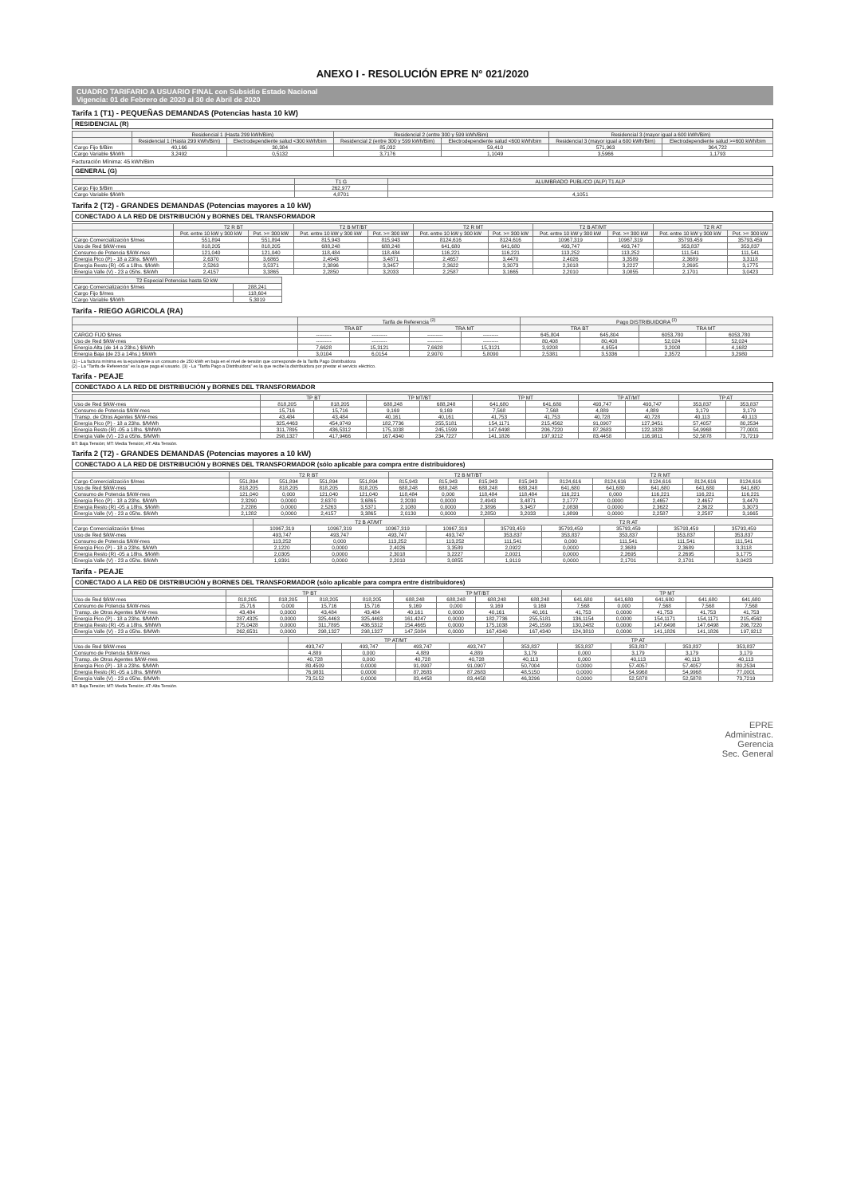ANEXO I - RESOLUCIÓN EPRE N° 021/2020
CUADRO TARIFARIO A USUARIO FINAL con Subsidio Estado Nacional
Vigencia: 01 de Febrero de 2020 al 30 de Abril de 2020
Tarifa 1 (T1) - PEQUEÑAS DEMANDAS (Potencias hasta 10 kW)
RESIDENCIAL (R)
| | Residencial 1 (Hasta 299 kWh/Bim) | | Residencial 2 (entre 300 y 599 kWh/Bim) | | Residencial 3 (mayor igual a 600 kWh/Bim) | |
| --- | --- | --- | --- | --- | --- | --- |
| | Residencial 1 (Hasta 299 kWh/Bim) | Electrodependiente salud <300 kWh/bim | Residencial 2 (entre 300 y 599 kWh/Bim) | Electrodependiente salud <600 kWh/bim | Residencial 3 (mayor igual a 600 kWh/Bim) | Electrodependiente salud >=600 kWh/bim |
| Cargo Fijo $/Bim | 40,166 | 30,384 | 85,032 | 59,410 | 571,963 | 364,722 |
| Cargo Variable $/kWh | 3,2492 | 0,5132 | 3,7176 | 1,1049 | 3,5966 | 1,1793 |
Facturación Mínima: 45 kWh/Bim
GENERAL (G)
| | T1 G | ALUMBRADO PUBLICO (ALP) T1 ALP |
| --- | --- | --- |
| Cargo Fijo $/Bim | 262,977 | |
| Cargo Variable $/kWh | 4,8701 | 4,1051 |
Tarifa 2 (T2) - GRANDES DEMANDAS (Potencias mayores a 10 kW)
CONECTADO A LA RED DE DISTRIBUCIÓN y BORNES DEL TRANSFORMADOR
| | T2 R BT | | T2 B MT/BT | | T2 R MT | | T2 B AT/MT | | T2 R AT | |
| --- | --- | --- | --- | --- | --- | --- | --- | --- | --- | --- |
| | Pot. entre 10 kW y 300 kW | Pot. >= 300 kW | Pot. entre 10 kW y 300 kW | Pot. >= 300 kW | Pot. entre 10 kW y 300 kW | Pot. >= 300 kW | Pot. entre 10 kW y 300 kW | Pot. >= 300 kW | Pot. entre 10 kW y 300 kW | Pot. >= 300 kW |
| Cargo Comercialización $/mes | 551,894 | 551,894 | 815,943 | 815,943 | 8124,616 | 8124,616 | 10967,319 | 10967,319 | 35793,459 | 35793,459 |
| Uso de Red $/kW-mes | 818,205 | 818,205 | 688,248 | 688,248 | 641,680 | 641,680 | 493,747 | 493,747 | 353,837 | 353,837 |
| Consumo de Potencia $/kW-mes | 121,040 | 121,040 | 118,484 | 118,484 | 116,221 | 116,221 | 113,252 | 113,252 | 111,541 | 111,541 |
| Energía Pico (P) - 18 a 23hs. $/kWh | 2,6370 | 3,6865 | 2,4943 | 3,4871 | 2,4657 | 3,4470 | 2,4026 | 3,3589 | 2,3689 | 3,3118 |
| Energía Resto (R) -05 a 18hs. $/kWh | 2,5263 | 3,5371 | 2,3896 | 3,3457 | 2,3622 | 3,3073 | 2,3018 | 3,2227 | 2,2695 | 3,1775 |
| Energía Valle (V) - 23 a 05hs. $/kWh | 2,4157 | 3,3865 | 2,2850 | 3,2033 | 2,2587 | 3,1665 | 2,2010 | 3,0855 | 2,1701 | 3,0423 |
| T2 Especial Potencias hasta 50 kW | |
| --- | --- |
| Cargo Comercialización $/mes | 288,241 |
| Cargo Fijo $/mes | 118,604 |
| Cargo Variable $/kWh | 5,3019 |
Tarifa - RIEGO AGRICOLA (RA)
| | Tarifa de Referencia <sup>(2)</sup> | | | | Pago DISTRIBUIDORA <sup>(3)</sup> | | | |
| --- | --- | --- | --- | --- | --- | --- | --- | --- |
| | TRA BT | | TRA MT | | TRA BT | | TRA MT | |
| CARGO FIJO $/mes | --------- | --------- | --------- | --------- | 645,804 | 645,804 | 6053,780 | 6053,780 |
| Uso de Red $/kW-mes | --------- | --------- | --------- | --------- | 80,408 | 80,408 | 52,024 | 52,024 |
| Energía Alta (de 14 a 23hs.) $/kWh | 7,6628 | 15,3121 | 7,6628 | 15,3121 | 3,9208 | 4,9554 | 3,2008 | 4,1682 |
| Energía Baja (de 23 a 14hs.) $/kWh | 3,0104 | 6,0154 | 2,9070 | 5,8090 | 2,5381 | 3,5336 | 2,3572 | 3,2980 |
(1) - La factura mínima es la equivalente a un consumo de 250 kWh en baja en el nivel de tensión que corresponde de la Tarifa Pago Distribuidora
(2) - La "Tarifa de Referencia" es la que paga el usuario. (3) - La "Tarifa Pago a Distribuidora" es la que recibe la distribuidora por prestar el servicio eléctrico.
Tarifa - PEAJE
CONECTADO A LA RED DE DISTRIBUCIÓN y BORNES DEL TRANSFORMADOR
| | TP BT | | TP MT/BT | | TP MT | | TP AT/MT | | TP AT | |
| --- | --- | --- | --- | --- | --- | --- | --- | --- | --- | --- |
| Uso de Red $/kW-mes | 818,205 | 818,205 | 688,248 | 688,248 | 641,680 | 641,680 | 493,747 | 493,747 | 353,837 | 353,837 |
| Consumo de Potencia $/kW-mes | 15,716 | 15,716 | 9,169 | 9,169 | 7,568 | 7,568 | 4,889 | 4,889 | 3,179 | 3,179 |
| Transp. de Otros Agentes $/kW-mes | 43,484 | 43,484 | 40,161 | 40,161 | 41,753 | 41,753 | 40,728 | 40,728 | 40,113 | 40,113 |
| Energía Pico (P) - 18 a 23hs. $/MWh | 325,4463 | 454,9749 | 182,7736 | 255,5181 | 154,1171 | 215,4562 | 91,0907 | 127,3451 | 57,4057 | 80,2534 |
| Energía Resto (R) -05 a 18hs. $/MWh | 311,7895 | 436,5312 | 175,1038 | 245,1599 | 147,6498 | 206,7220 | 87,2683 | 122,1828 | 54,9968 | 77,0001 |
| Energía Valle (V) - 23 a 05hs. $/MWh | 298,1327 | 417,9466 | 167,4340 | 234,7227 | 141,1826 | 197,9212 | 83,4458 | 116,9811 | 52,5878 | 73,7219 |
BT: Baja Tensión; MT: Media Tensión; AT: Alta Tensión.
Tarifa 2 (T2) - GRANDES DEMANDAS (Potencias mayores a 10 kW)
CONECTADO A LA RED DE DISTRIBUCIÓN y BORNES DEL TRANSFORMADOR (sólo aplicable para compra entre distribuidores)
| | T2 R BT | | | | T2 B MT/BT | | | | T2 R MT | | | | |
| --- | --- | --- | --- | --- | --- | --- | --- | --- | --- | --- | --- | --- | --- |
| Cargo Comercialización $/mes | 551,894 | 551,894 | 551,894 | 551,894 | 815,943 | 815,943 | 815,943 | 815,943 | 8124,616 | 8124,616 | 8124,616 | 8124,616 | 8124,616 |
| Uso de Red $/kW-mes | 818,205 | 818,205 | 818,205 | 818,205 | 688,248 | 688,248 | 688,248 | 688,248 | 641,680 | 641,680 | 641,680 | 641,680 | 641,680 |
| Consumo de Potencia $/kW-mes | 121,040 | 0,000 | 121,040 | 121,040 | 118,484 | 0,000 | 118,484 | 118,484 | 116,221 | 0,000 | 116,221 | 116,221 | 116,221 |
| Energía Pico (P) - 18 a 23hs. $/kWh | 2,3290 | 0,0000 | 2,6370 | 3,6865 | 2,2030 | 0,0000 | 2,4943 | 3,4871 | 2,1777 | 0,0000 | 2,4657 | 2,4657 | 3,4470 |
| Energía Resto (R) -05 a 18hs. $/kWh | 2,2286 | 0,0000 | 2,5263 | 3,5371 | 2,1080 | 0,0000 | 2,3896 | 3,3457 | 2,0838 | 0,0000 | 2,3622 | 2,3622 | 3,3073 |
| Energía Valle (V) - 23 a 05hs. $/kWh | 2,1282 | 0,0000 | 2,4157 | 3,3865 | 2,0130 | 0,0000 | 2,2850 | 3,2033 | 1,9899 | 0,0000 | 2,2587 | 2,2587 | 3,1665 |
| | T2 B AT/MT | | | | T2 R AT | | | | |
| --- | --- | --- | --- | --- | --- | --- | --- | --- | --- |
| Cargo Comercialización $/mes | 10967,319 | 10967,319 | 10967,319 | 10967,319 | 35793,459 | 35793,459 | 35793,459 | 35793,459 | 35793,459 |
| Uso de Red $/kW-mes | 493,747 | 493,747 | 493,747 | 493,747 | 353,837 | 353,837 | 353,837 | 353,837 | 353,837 |
| Consumo de Potencia $/kW-mes | 113,252 | 0,000 | 113,252 | 113,252 | 111,541 | 0,000 | 111,541 | 111,541 | 111,541 |
| Energía Pico (P) - 18 a 23hs. $/kWh | 2,1220 | 0,0000 | 2,4026 | 3,3589 | 2,0922 | 0,0000 | 2,3689 | 2,3689 | 3,3118 |
| Energía Resto (R) -05 a 18hs. $/kWh | 2,0305 | 0,0000 | 2,3018 | 3,2227 | 2,0021 | 0,0000 | 2,2695 | 2,2695 | 3,1775 |
| Energía Valle (V) - 23 a 05hs. $/kWh | 1,9391 | 0,0000 | 2,2010 | 3,0855 | 1,9119 | 0,0000 | 2,1701 | 2,1701 | 3,0423 |
Tarifa - PEAJE
CONECTADO A LA RED DE DISTRIBUCIÓN y BORNES DEL TRANSFORMADOR (sólo aplicable para compra entre distribuidores)
| | TP BT | | | | TP MT/BT | | | | TP MT | | | | |
| --- | --- | --- | --- | --- | --- | --- | --- | --- | --- | --- | --- | --- | --- |
| Uso de Red $/kW-mes | 818,205 | 818,205 | 818,205 | 818,205 | 688,248 | 688,248 | 688,248 | 688,248 | 641,680 | 641,680 | 641,680 | 641,680 | 641,680 |
| Consumo de Potencia $/kW-mes | 15,716 | 0,000 | 15,716 | 15,716 | 9,169 | 0,000 | 9,169 | 9,169 | 7,568 | 0,000 | 7,568 | 7,568 | 7,568 |
| Transp. de Otros Agentes $/kW-mes | 43,484 | 0,0000 | 43,484 | 43,484 | 40,161 | 0,0000 | 40,161 | 40,161 | 41,753 | 0,0000 | 41,753 | 41,753 | 41,753 |
| Energía Pico (P) - 18 a 23hs. $/MWh | 287,4325 | 0,0000 | 325,4463 | 325,4463 | 161,4247 | 0,0000 | 182,7736 | 255,5181 | 136,1154 | 0,0000 | 154,1171 | 154,1171 | 215,4562 |
| Energía Resto (R) -05 a 18hs. $/MWh | 275,0428 | 0,0000 | 311,7895 | 436,5312 | 154,4665 | 0,0000 | 175,1038 | 245,1599 | 130,2482 | 0,0000 | 147,6498 | 147,6498 | 206,7220 |
| Energía Valle (V) - 23 a 05hs. $/MWh | 262,6531 | 0,0000 | 298,1327 | 298,1327 | 147,5084 | 0,0000 | 167,4340 | 167,4340 | 124,3810 | 0,0000 | 141,1826 | 141,1826 | 197,9212 |
| | TP AT/MT | | | | TP AT | | | | |
| --- | --- | --- | --- | --- | --- | --- | --- | --- | --- |
| Uso de Red $/kW-mes | 493,747 | 493,747 | 493,747 | 493,747 | 353,837 | 353,837 | 353,837 | 353,837 | 353,837 |
| Consumo de Potencia $/kW-mes | 4,889 | 0,000 | 4,889 | 4,889 | 3,179 | 0,000 | 3,179 | 3,179 | 3,179 |
| Transp. de Otros Agentes $/kW-mes | 40,728 | 0,000 | 40,728 | 40,728 | 40,113 | 0,000 | 40,113 | 40,113 | 40,113 |
| Energía Pico (P) - 18 a 23hs. $/MWh | 80,4509 | 0,0000 | 91,0907 | 91,0907 | 50,7004 | 0,0000 | 57,4057 | 57,4057 | 80,2534 |
| Energía Resto (R) -05 a 18hs. $/MWh | 76,9831 | 0,0000 | 87,2683 | 87,2683 | 48,5150 | 0,0000 | 54,9968 | 54,9968 | 77,0001 |
| Energía Valle (V) - 23 a 05hs. $/MWh | 73,5152 | 0,0000 | 83,4458 | 83,4458 | 46,3296 | 0,0000 | 52,5878 | 52,5878 | 73,7219 |
BT: Baja Tensión; MT: Media Tensión; AT: Alta Tensión.
EPRE
Administrac.
Gerencia
Sec. General